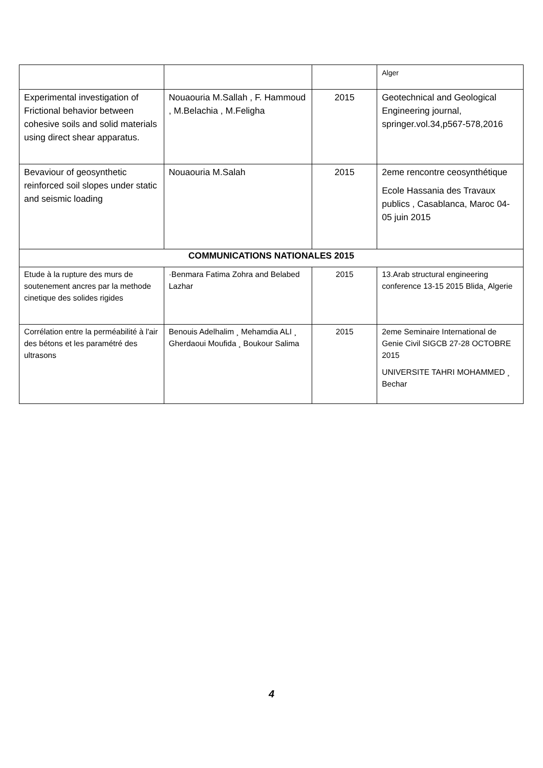| | | | Alger |
| Experimental investigation of Frictional behavior between cohesive soils and solid materials using direct shear apparatus. | Nouaouria M.Sallah , F. Hammoud , M.Belachia , M.Feligha | 2015 | Geotechnical and Geological Engineering journal, springer.vol.34,p567-578,2016 |
| Bevaviour of geosynthetic reinforced soil slopes under static and seismic loading | Nouaouria M.Salah | 2015 | 2eme rencontre ceosynthétique Ecole Hassania des Travaux publics , Casablanca, Maroc 04-05 juin 2015 |
| COMMUNICATIONS NATIONALES 2015 | | | |
| Etude à la rupture des murs de soutenement ancres par la methode cinetique des solides rigides | ·Benmara Fatima Zohra and Belabed Lazhar | 2015 | 13.Arab structural engineering conference 13-15 2015 Blida¸ Algerie |
| Corrélation entre la perméabilité à l'air des bétons et les paramétré des ultrasons | Benouis Adelhalim ¸ Mehamdia ALI ¸ Gherdaoui Moufida ¸ Boukour Salima | 2015 | 2eme Seminaire International de Genie Civil SIGCB 27-28 OCTOBRE 2015 UNIVERSITE TAHRI MOHAMMED ¸ Bechar |
4